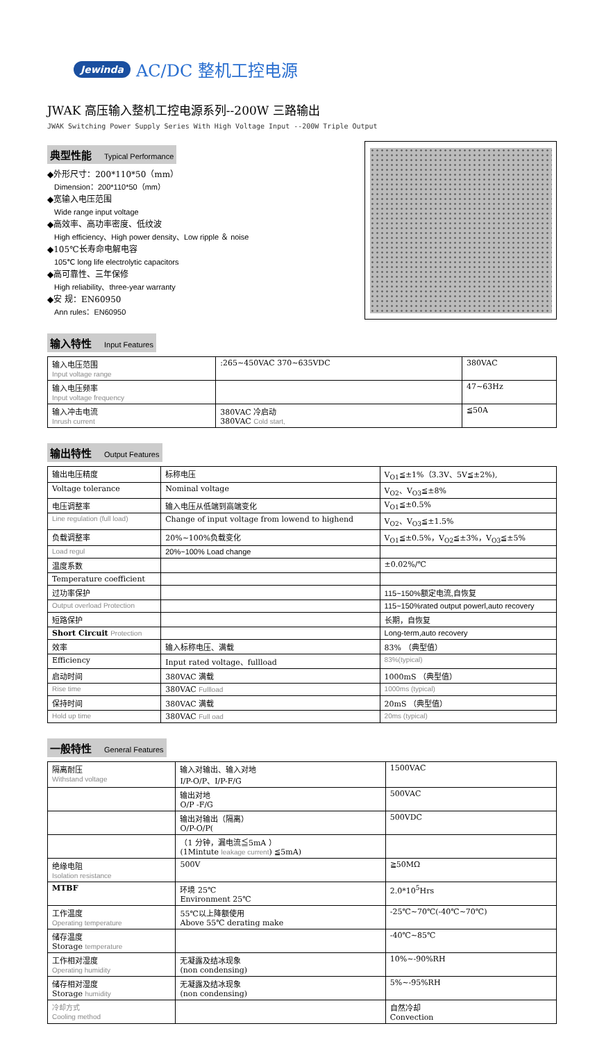Jewinda AC/DC 整机工控电源
JWAK 高压输入整机工控电源系列--200W 三路输出
JWAK Switching Power Supply Series With High Voltage Input --200W Triple Output
典型性能 Typical Performance
◆外形尺寸：200*110*50（mm）
Dimension：200*110*50（mm）
◆宽输入电压范围
Wide range input voltage
◆高效率、高功率密度、低纹波
High efficiency、High power density、Low ripple ＆ noise
◆105℃长寿命电解电容
105℃ long life electrolytic capacitors
◆高可靠性、三年保修
High reliability、three-year warranty
◆安 规：EN60950
Ann rules：EN60950
输入特性 Input Features
| 输入电压范围 Input voltage range | :265~450VAC 370~635VDC | 380VAC |
| 输入电压频率 Input voltage frequency | | 47~63Hz |
| 输入冲击电流 Inrush current | 380VAC 冷启动 380VAC Cold start, | ≦50A |
输出特性 Output Features
| 输出电压精度 | 标称电压 | V<sub>O1</sub>≦±1%（3.3V、5V≦±2%), |
| Voltage tolerance | Nominal voltage | V<sub>O2</sub>、V<sub>O3</sub>≦±8% |
| 电压调整率 | 输入电压从低端到高端变化 | V<sub>O1</sub>≦±0.5% |
| Line regulation (full load) | Change of input voltage from lowend to highend | V<sub>O2</sub>、V<sub>O3</sub>≦±1.5% |
| 负载调整率 | 20%~100%负载变化 | V<sub>O1</sub>≦±0.5%，V<sub>O2</sub>≦±3%，V<sub>O3</sub>≦±5% |
| Load regul | 20%~100% Load change | |
| 温度系数 | | ±0.02%/℃ |
| Temperature coefficient | | |
| 过功率保护 | | 115~150%额定电流,自恢复 |
| Output overload Protection | | 115~150%rated output powerl,auto recovery |
| 短路保护 | | 长期，自恢复 |
| Short Circuit Protection | | Long-term,auto recovery |
| 效率 | 输入标称电压、满载 | 83% （典型值） |
| Efficiency | Input rated voltage、fullload | 83%(typical) |
| 启动时间 | 380VAC 满载 | 1000mS （典型值） |
| Rise time | 380VAC Fullload | 1000ms (typical) |
| 保持时间 | 380VAC 满载 | 20mS （典型值） |
| Hold up time | 380VAC Full oad | 20ms (typical) |
一般特性 General Features
| 隔离耐压 Withstand voltage | 输入对输出、输入对地 I/P-O/P、I/P-F/G | 1500VAC |
| | 输出对地 O/P -F/G | 500VAC |
| | 输出对输出（隔离） O/P-O/P( | 500VDC |
| | （1 分钟，漏电流≦5mA ） (1Mintute leakage current ) ≦5mA) | |
| 绝缘电阻 Isolation resistance | 500V | ≧50MΩ |
| MTBF | 环境 25℃ Environment 25℃ | 2.0*10<sup>5</sup>Hrs |
| 工作温度 Operating temperature | 55℃以上降额使用 Above 55℃ derating make | -25℃~70℃(-40℃~70℃) |
| 储存温度 Storage temperature | | -40℃~85℃ |
| 工作相对湿度 Operating humidity | 无凝露及结冰现象 (non condensing) | 10%~-90%RH |
| 储存相对湿度 Storage humidity | 无凝露及结冰现象 (non condensing) | 5%~-95%RH |
| 冷却方式 Cooling method | | 自然冷却 Convection |